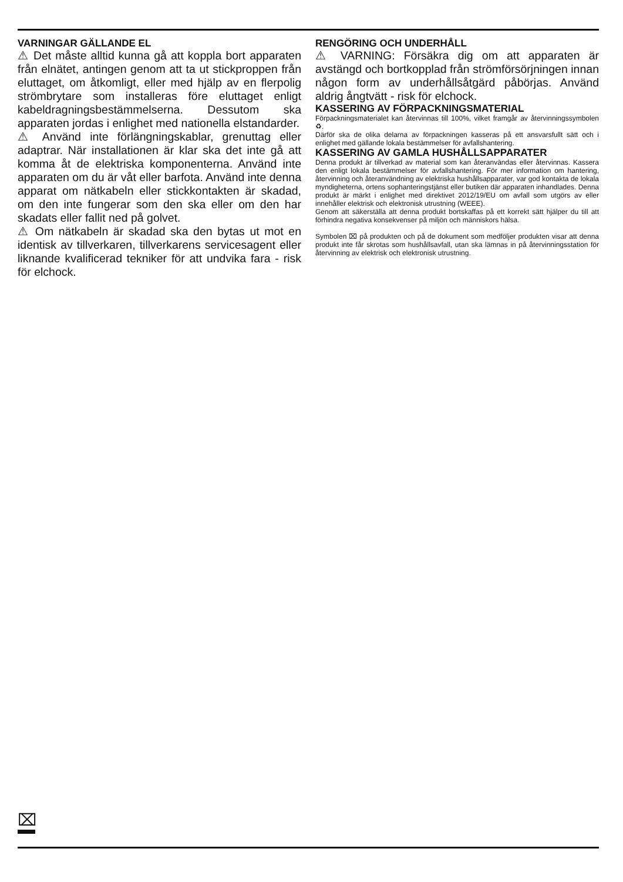VARNINGAR GÄLLANDE EL
⚠ Det måste alltid kunna gå att koppla bort apparaten från elnätet, antingen genom att ta ut stickproppen från eluttaget, om åtkomligt, eller med hjälp av en flerpolig strömbrytare som installeras före eluttaget enligt kabeldragningsbestämmelserna. Dessutom ska apparaten jordas i enlighet med nationella elstandarder.
⚠ Använd inte förlängningskablar, grenuttag eller adaptrar. När installationen är klar ska det inte gå att komma åt de elektriska komponenterna. Använd inte apparaten om du är våt eller barfota. Använd inte denna apparat om nätkabeln eller stickkontakten är skadad, om den inte fungerar som den ska eller om den har skadats eller fallit ned på golvet.
⚠ Om nätkabeln är skadad ska den bytas ut mot en identisk av tillverkaren, tillverkarens servicesagent eller liknande kvalificerad tekniker för att undvika fara - risk för elchock.
RENGÖRING OCH UNDERHÅLL
⚠ VARNING: Försäkra dig om att apparaten är avstängd och bortkopplad från strömförsörjningen innan någon form av underhållsåtgärd påbörjas. Använd aldrig ångtvätt - risk för elchock.
KASSERING AV FÖRPACKNINGSMATERIAL
Förpackningsmaterialet kan återvinnas till 100%, vilket framgår av återvinningssymbolen ♻.
Därför ska de olika delarna av förpackningen kasseras på ett ansvarsfullt sätt och i enlighet med gällande lokala bestämmelser för avfallshantering.
KASSERING AV GAMLA HUSHÅLLSAPPARATER
Denna produkt är tillverkad av material som kan återanvändas eller återvinnas. Kassera den enligt lokala bestämmelser för avfallshantering. För mer information om hantering, återvinning och återanvändning av elektriska hushållsapparater, var god kontakta de lokala myndigheterna, ortens sophanteringstjänst eller butiken där apparaten inhandlades. Denna produkt är märkt i enlighet med direktivet 2012/19/EU om avfall som utgörs av eller innehåller elektrisk och elektronisk utrustning (WEEE).
Genom att säkerställa att denna produkt bortskaffas på ett korrekt sätt hjälper du till att förhindra negativa konsekvenser på miljön och människors hälsa.
Symbolen ⌧ på produkten och på de dokument som medföljer produkten visar att denna produkt inte får skrotas som hushållsavfall, utan ska lämnas in på återvinningsstation för återvinning av elektrisk och elektronisk utrustning.
⌧